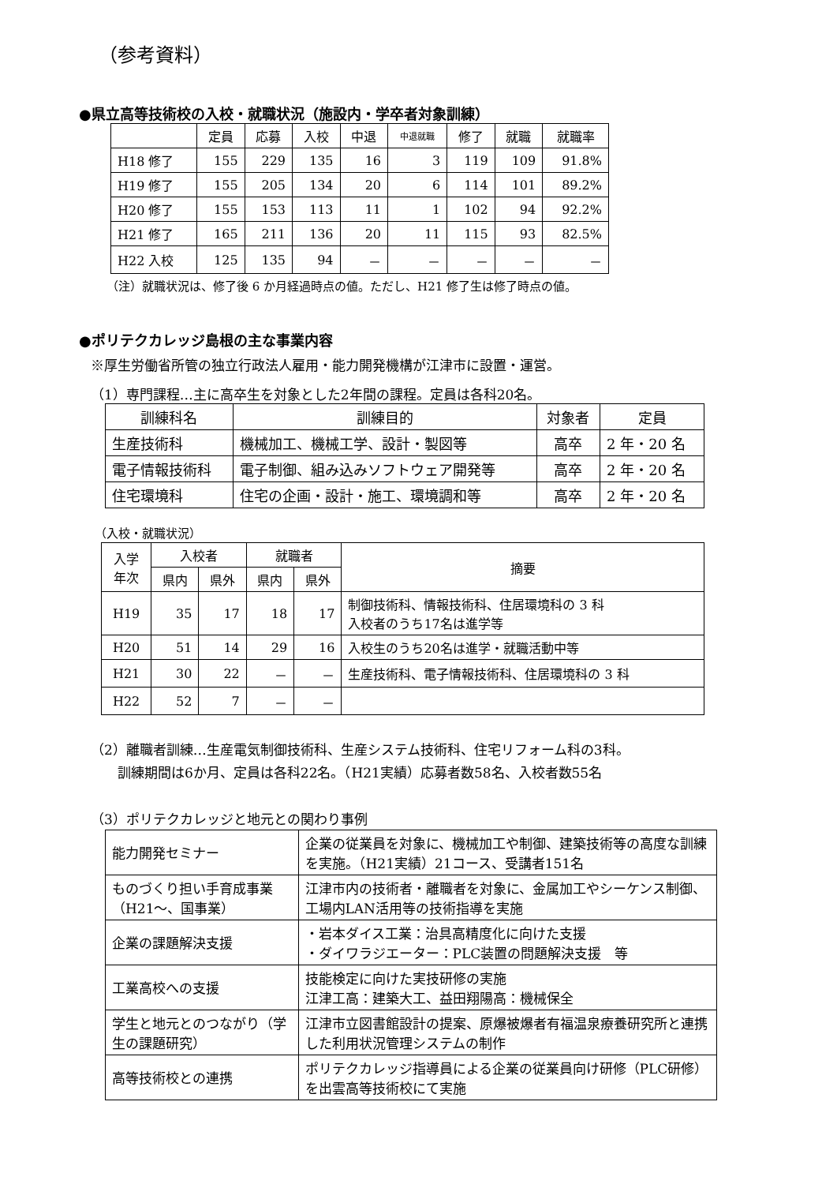（参考資料）
●県立高等技術校の入校・就職状況（施設内・学卒者対象訓練）
| | 定員 | 応募 | 入校 | 中退 | 中退就職 | 修了 | 就職 | 就職率 |
| --- | --- | --- | --- | --- | --- | --- | --- | --- |
| H18 修了 | 155 | 229 | 135 | 16 | 3 | 119 | 109 | 91.8% |
| H19 修了 | 155 | 205 | 134 | 20 | 6 | 114 | 101 | 89.2% |
| H20 修了 | 155 | 153 | 113 | 11 | 1 | 102 | 94 | 92.2% |
| H21 修了 | 165 | 211 | 136 | 20 | 11 | 115 | 93 | 82.5% |
| H22 入校 | 125 | 135 | 94 | － | － | － | － | － |
（注）就職状況は、修了後 6 か月経過時点の値。ただし、H21 修了生は修了時点の値。
●ポリテクカレッジ島根の主な事業内容
※厚生労働省所管の独立行政法人雇用・能力開発機構が江津市に設置・運営。
（1）専門課程…主に高卒生を対象とした2年間の課程。定員は各科20名。
| 訓練科名 | 訓練目的 | 対象者 | 定員 |
| 生産技術科 | 機械加工、機械工学、設計・製図等 | 高卒 | 2 年・20 名 |
| 電子情報技術科 | 電子制御、組み込みソフトウェア開発等 | 高卒 | 2 年・20 名 |
| 住宅環境科 | 住宅の企画・設計・施工、環境調和等 | 高卒 | 2 年・20 名 |
（入校・就職状況）
| 入学 年次 | 入校者 | | 就職者 | | 摘要 |
| | 県内 | 県外 | 県内 | 県外 | |
| H19 | 35 | 17 | 18 | 17 | 制御技術科、情報技術科、住居環境科の 3 科 入校者のうち17名は進学等 |
| H20 | 51 | 14 | 29 | 16 | 入校生のうち20名は進学・就職活動中等 |
| H21 | 30 | 22 | － | － | 生産技術科、電子情報技術科、住居環境科の 3 科 |
| H22 | 52 | 7 | － | － | |
（2）離職者訓練…生産電気制御技術科、生産システム技術科、住宅リフォーム科の3科。
　　訓練期間は6か月、定員は各科22名。（H21実績）応募者数58名、入校者数55名
（3）ポリテクカレッジと地元との関わり事例
| 能力開発セミナー | 企業の従業員を対象に、機械加工や制御、建築技術等の高度な訓練を実施。（H21実績）21コース、受講者151名 |
| ものづくり担い手育成事業（H21～、国事業） | 江津市内の技術者・離職者を対象に、金属加工やシーケンス制御、工場内LAN活用等の技術指導を実施 |
| 企業の課題解決支援 | ・岩本ダイス工業：治具高精度化に向けた支援 ・ダイワラジエーター：PLC装置の問題解決支援 等 |
| 工業高校への支援 | 技能検定に向けた実技研修の実施 江津工高：建築大工、益田翔陽高：機械保全 |
| 学生と地元とのつながり（学生の課題研究） | 江津市立図書館設計の提案、原爆被爆者有福温泉療養研究所と連携した利用状況管理システムの制作 |
| 高等技術校との連携 | ポリテクカレッジ指導員による企業の従業員向け研修（PLC研修）を出雲高等技術校にて実施 |